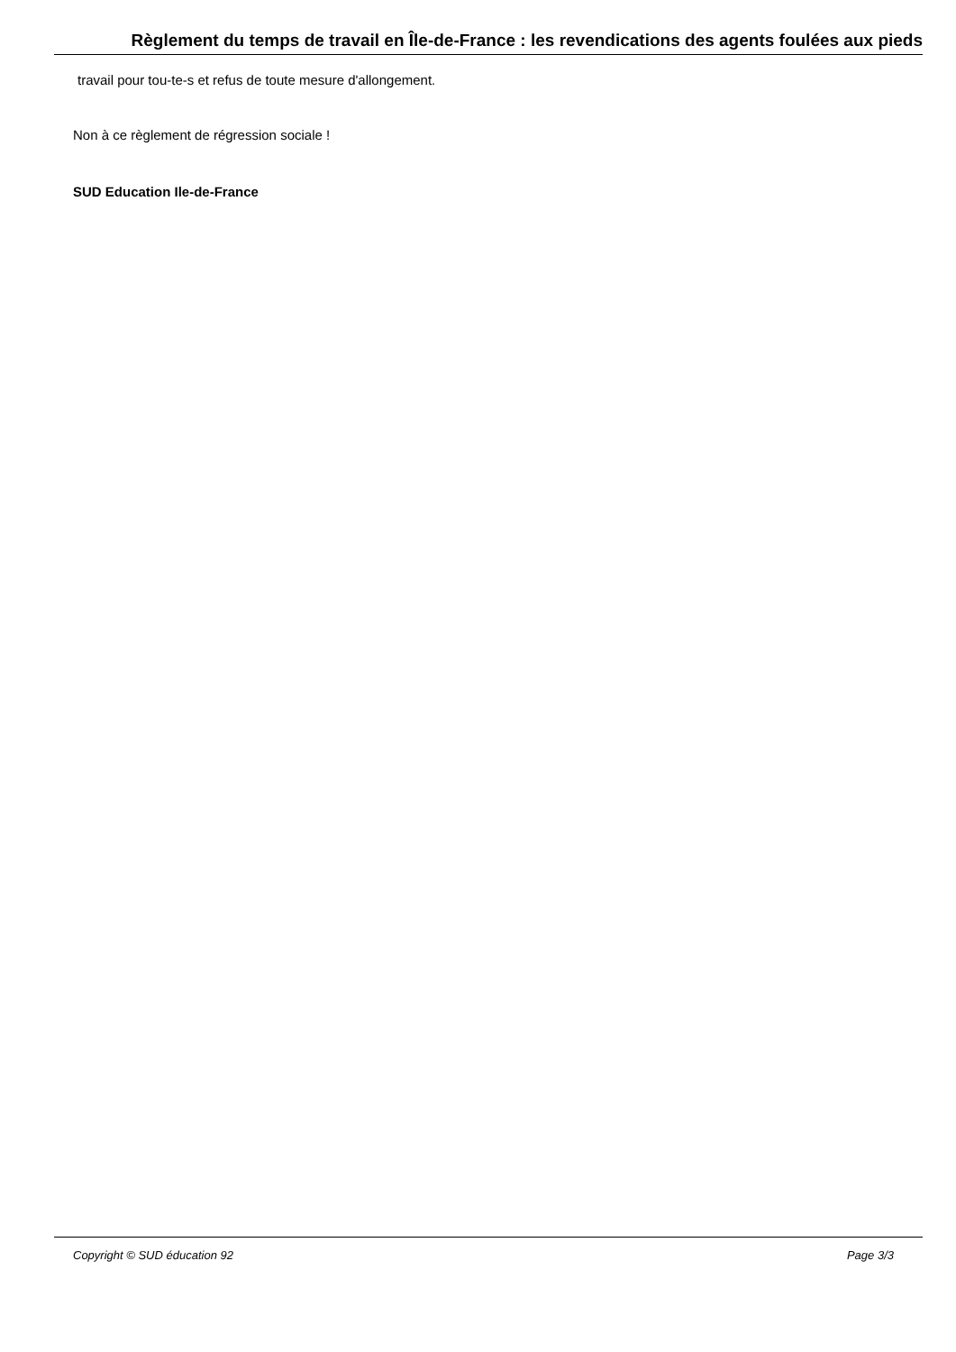Règlement du temps de travail en Île-de-France : les revendications des agents foulées aux pieds
travail pour tou-te-s et refus de toute mesure d'allongement.
Non à ce règlement de régression sociale !
SUD Education Ile-de-France
Copyright © SUD éducation 92 Page 3/3